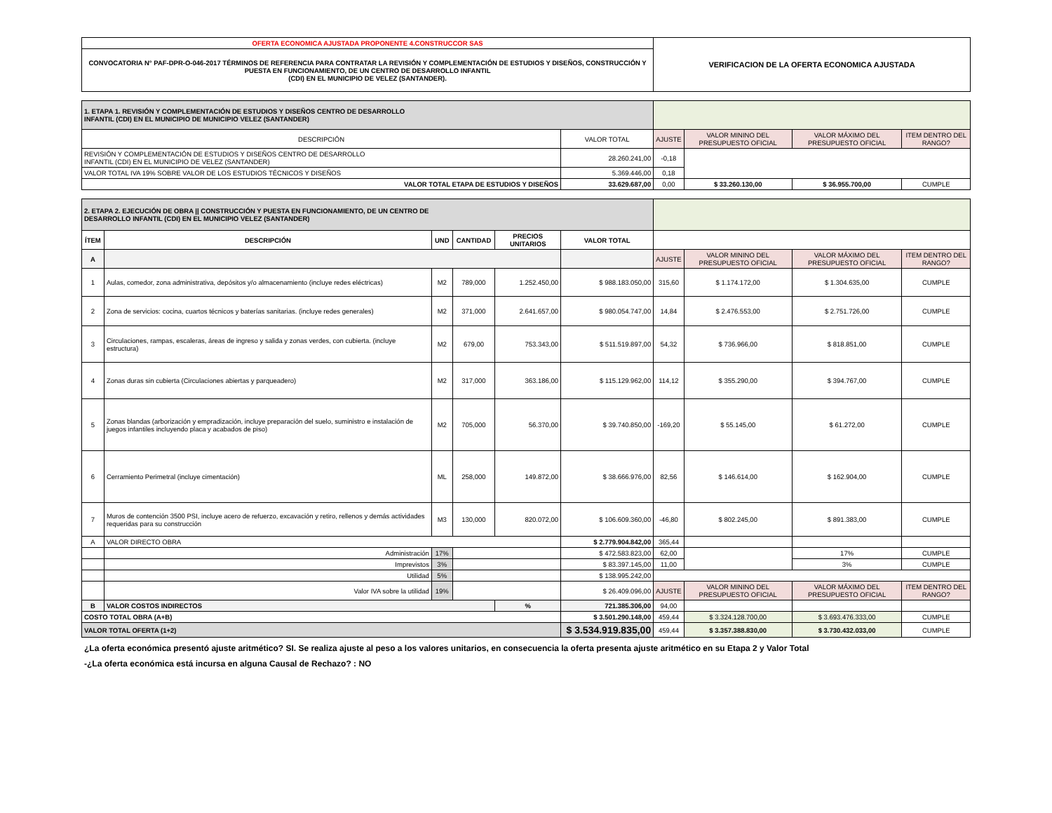| OFERTA ECONOMICA AJUSTADA PROPONENTE 4.CONSTRUCCOR SAS | | | | | | VERIFICACION DE LA OFERTA ECONOMICA AJUSTADA | | | |
| CONVOCATORIA N° PAF-DPR-O-046-2017 TÉRMINOS DE REFERENCIA PARA CONTRATAR LA REVISIÓN Y COMPLEMENTACIÓN DE ESTUDIOS Y DISEÑOS, CONSTRUCCIÓN Y PUESTA EN FUNCIONAMIENTO, DE UN CENTRO DE DESARROLLO INFANTIL (CDI) EN EL MUNICIPIO DE VELEZ (SANTANDER). | | | | | | | | | |
| 1. ETAPA 1. REVISIÓN Y COMPLEMENTACIÓN DE ESTUDIOS Y DISEÑOS CENTRO DE DESARROLLO INFANTIL (CDI) EN EL MUNICIPIO DE MUNICIPIO VELEZ (SANTANDER) | | | | | | | | | |
| DESCRIPCIÓN | | | | | VALOR TOTAL | AJUSTE | VALOR MININO DEL PRESUPUESTO OFICIAL | VALOR MÁXIMO DEL PRESUPUESTO OFICIAL | ITEM DENTRO DEL RANGO? |
| REVISIÓN Y COMPLEMENTACIÓN DE ESTUDIOS Y DISEÑOS CENTRO DE DESARROLLO INFANTIL (CDI) EN EL MUNICIPIO DE VELEZ (SANTANDER) | | | | | 28.260.241,00 | -0,18 | | | |
| VALOR TOTAL IVA 19% SOBRE VALOR DE LOS ESTUDIOS TÉCNICOS Y DISEÑOS | | | | | 5.369.446,00 | 0,18 | | | |
| VALOR TOTAL ETAPA DE ESTUDIOS Y DISEÑOS | | | | | 33.629.687,00 | 0,00 | $ 33.260.130,00 | $ 36.955.700,00 | CUMPLE |
| 2. ETAPA 2. EJECUCIÓN DE OBRA // CONSTRUCCIÓN Y PUESTA EN FUNCIONAMIENTO, DE UN CENTRO DE DESARROLLO INFANTIL (CDI) EN EL MUNICIPIO VELEZ (SANTANDER) | | | | | | | | | |
| ÍTEM | DESCRIPCIÓN | UND | CANTIDAD | PRECIOS UNITARIOS | VALOR TOTAL | | | | |
| A | | | | | | AJUSTE | VALOR MININO DEL PRESUPUESTO OFICIAL | VALOR MÁXIMO DEL PRESUPUESTO OFICIAL | ITEM DENTRO DEL RANGO? |
| 1 | Aulas, comedor, zona administrativa, depósitos y/o almacenamiento (incluye redes eléctricas) | M2 | 789,000 | 1.252.450,00 | $ 988.183.050,00 | 315,60 | $ 1.174.172,00 | $ 1.304.635,00 | CUMPLE |
| 2 | Zona de servicios: cocina, cuartos técnicos y baterías sanitarias. (incluye redes generales) | M2 | 371,000 | 2.641.657,00 | $ 980.054.747,00 | 14,84 | $ 2.476.553,00 | $ 2.751.726,00 | CUMPLE |
| 3 | Circulaciones, rampas, escaleras, áreas de ingreso y salida y zonas verdes, con cubierta. (incluye estructura) | M2 | 679,00 | 753.343,00 | $ 511.519.897,00 | 54,32 | $ 736.966,00 | $ 818.851,00 | CUMPLE |
| 4 | Zonas duras sin cubierta (Circulaciones abiertas y parqueadero) | M2 | 317,000 | 363.186,00 | $ 115.129.962,00 | 114,12 | $ 355.290,00 | $ 394.767,00 | CUMPLE |
| 5 | Zonas blandas (arborización y empradización, incluye preparación del suelo, suministro e instalación de juegos infantiles incluyendo placa y acabados de piso) | M2 | 705,000 | 56.370,00 | $ 39.740.850,00 | -169,20 | $ 55.145,00 | $ 61.272,00 | CUMPLE |
| 6 | Cerramiento Perimetral (incluye cimentación) | ML | 258,000 | 149.872,00 | $ 38.666.976,00 | 82,56 | $ 146.614,00 | $ 162.904,00 | CUMPLE |
| 7 | Muros de contención 3500 PSI, incluye acero de refuerzo, excavación y retiro, rellenos y demás actividades requeridas para su construcción | M3 | 130,000 | 820.072,00 | $ 106.609.360,00 | -46,80 | $ 802.245,00 | $ 891.383,00 | CUMPLE |
| A | VALOR DIRECTO OBRA | | | | $ 2.779.904.842,00 | 365,44 | | | |
| | Administración | 17% | | | $ 472.583.823,00 | 62,00 | | 17% | CUMPLE |
| | Imprevistos | 3% | | | $ 83.397.145,00 | 11,00 | | 3% | CUMPLE |
| | Utilidad | 5% | | | $ 138.995.242,00 | | | | |
| | Valor IVA sobre la utilidad | 19% | | | $ 26.409.096,00 | AJUSTE | VALOR MININO DEL PRESUPUESTO OFICIAL | VALOR MÁXIMO DEL PRESUPUESTO OFICIAL | ITEM DENTRO DEL RANGO? |
| B | VALOR COSTOS INDIRECTOS | | | % | 721.385.306,00 | 94,00 | | | |
| COSTO TOTAL OBRA (A+B) | | | | | $ 3.501.290.148,00 | 459,44 | $ 3.324.128.700,00 | $ 3.693.476.333,00 | CUMPLE |
| VALOR TOTAL OFERTA (1+2) | | | | | $ 3.534.919.835,00 | 459,44 | $ 3.357.388.830,00 | $ 3.730.432.033,00 | CUMPLE |
¿La oferta económica presentó ajuste aritmético? SI. Se realiza ajuste al peso a los valores unitarios, en consecuencia la oferta presenta ajuste aritmético en su Etapa 2 y Valor Total
-¿La oferta económica está incursa en alguna Causal de Rechazo? : NO